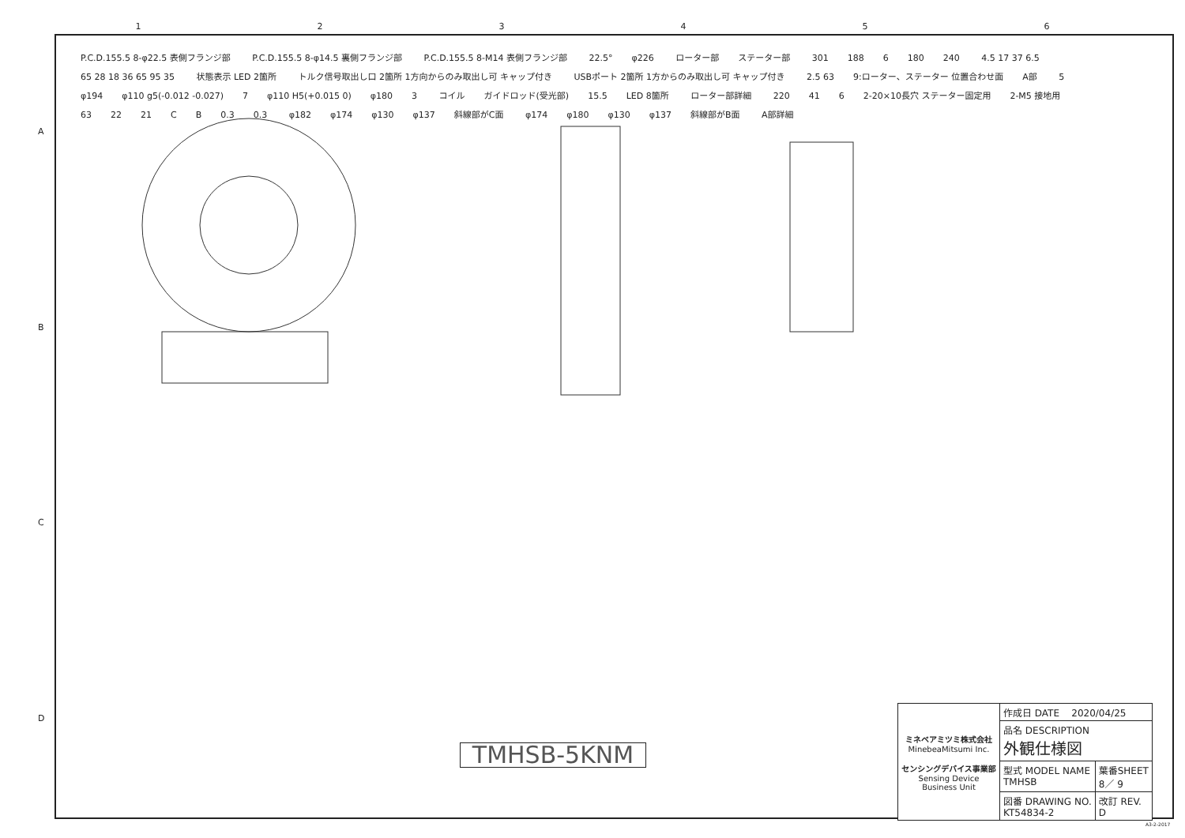123456
P.C.D.155.5 8-φ22.5 表側フランジ部 P.C.D.155.5 8-φ14.5 裏側フランジ部 P.C.D.155.5 8-M14 表側フランジ部 22.5° φ226 ローター部 ステーター部 301 188 6 180 240 4.5 17 37 6.5 65 28 18 36 65 95 35 状態表示 LED 2箇所 トルク信号取出し口 2箇所 1方向からのみ取出し可 キャップ付き USBポート 2箇所 1方からのみ取出し可 キャップ付き 2.5 63 9:ローター、ステーター 位置合わせ面 A部 5 φ194 φ110 g5(-0.012 -0.027) 7 φ110 H5(+0.015 0) φ180 3 コイル ガイドロッド(受光部) 15.5 LED 8箇所 ローター部詳細 220 41 6 2-20×10長穴 ステーター固定用 2-M5 接地用 63 22 21 C B 0.3 0.3 φ182 φ174 φ130 φ137 斜線部がC面 φ174 φ180 φ130 φ137 斜線部がB面 A部詳細
A
B
C
D
TMHSB-5KNM
| ミネベアミツミ株式会社 MinebeaMitsumi Inc. センシングデバイス事業部 Sensing Device Business Unit | 作成日 DATE 2020/04/25 | |
| | 品名 DESCRIPTION 外観仕様図 | |
| | 型式 MODEL NAME TMHSB | 葉番SHEET 8／ 9 |
| | 図番 DRAWING NO. KT54834-2 | 改訂 REV. D |
A3-2-2017